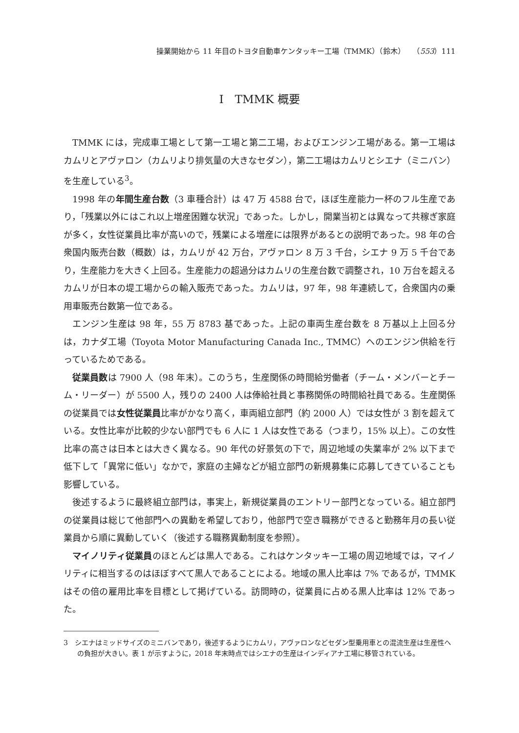操業開始から 11 年目のトヨタ自動車ケンタッキー工場（TMMK）（鈴木）　　（553）111
Ⅰ　TMMK 概要
TMMK には，完成車工場として第一工場と第二工場，およびエンジン工場がある。第一工場はカムリとアヴァロン（カムリより排気量の大きなセダン），第二工場はカムリとシエナ（ミニバン）を生産している<sup>3</sup>。
1998 年の年間生産台数（3 車種合計）は 47 万 4588 台で，ほぼ生産能力一杯のフル生産であり，「残業以外にはこれ以上増産困難な状況」であった。しかし，開業当初とは異なって共稼ぎ家庭が多く，女性従業員比率が高いので，残業による増産には限界があるとの説明であった。98 年の合衆国内販売台数（概数）は，カムリが 42 万台，アヴァロン 8 万 3 千台，シエナ 9 万 5 千台であり，生産能力を大きく上回る。生産能力の超過分はカムリの生産台数で調整され，10 万台を超えるカムリが日本の堤工場からの輸入販売であった。カムリは，97 年，98 年連続して，合衆国内の乗用車販売台数第一位である。
エンジン生産は 98 年，55 万 8783 基であった。上記の車両生産台数を 8 万基以上上回る分は，カナダ工場（Toyota Motor Manufacturing Canada Inc., TMMC）へのエンジン供給を行っているためである。
従業員数は 7900 人（98 年末）。このうち，生産関係の時間給労働者（チーム・メンバーとチーム・リーダー）が 5500 人，残りの 2400 人は俸給社員と事務関係の時間給社員である。生産関係の従業員では女性従業員比率がかなり高く，車両組立部門（約 2000 人）では女性が 3 割を超えている。女性比率が比較的少ない部門でも 6 人に 1 人は女性である（つまり，15% 以上）。この女性比率の高さは日本とは大きく異なる。90 年代の好景気の下で，周辺地域の失業率が 2% 以下まで低下して「異常に低い」なかで，家庭の主婦などが組立部門の新規募集に応募してきていることも影響している。
後述するように最終組立部門は，事実上，新規従業員のエントリー部門となっている。組立部門の従業員は総じて他部門への異動を希望しており，他部門で空き職務ができると勤務年月の長い従業員から順に異動していく（後述する職務異動制度を参照）。
マイノリティ従業員のほとんどは黒人である。これはケンタッキー工場の周辺地域では，マイノリティに相当するのはほぼすべて黒人であることによる。地域の黒人比率は 7% であるが，TMMK はその倍の雇用比率を目標として掲げている。訪問時の，従業員に占める黒人比率は 12% であった。
3　シエナはミッドサイズのミニバンであり，後述するようにカムリ，アヴァロンなどセダン型乗用車との混流生産は生産性への負担が大きい。表 1 が示すように，2018 年末時点ではシエナの生産はインディアナ工場に移管されている。